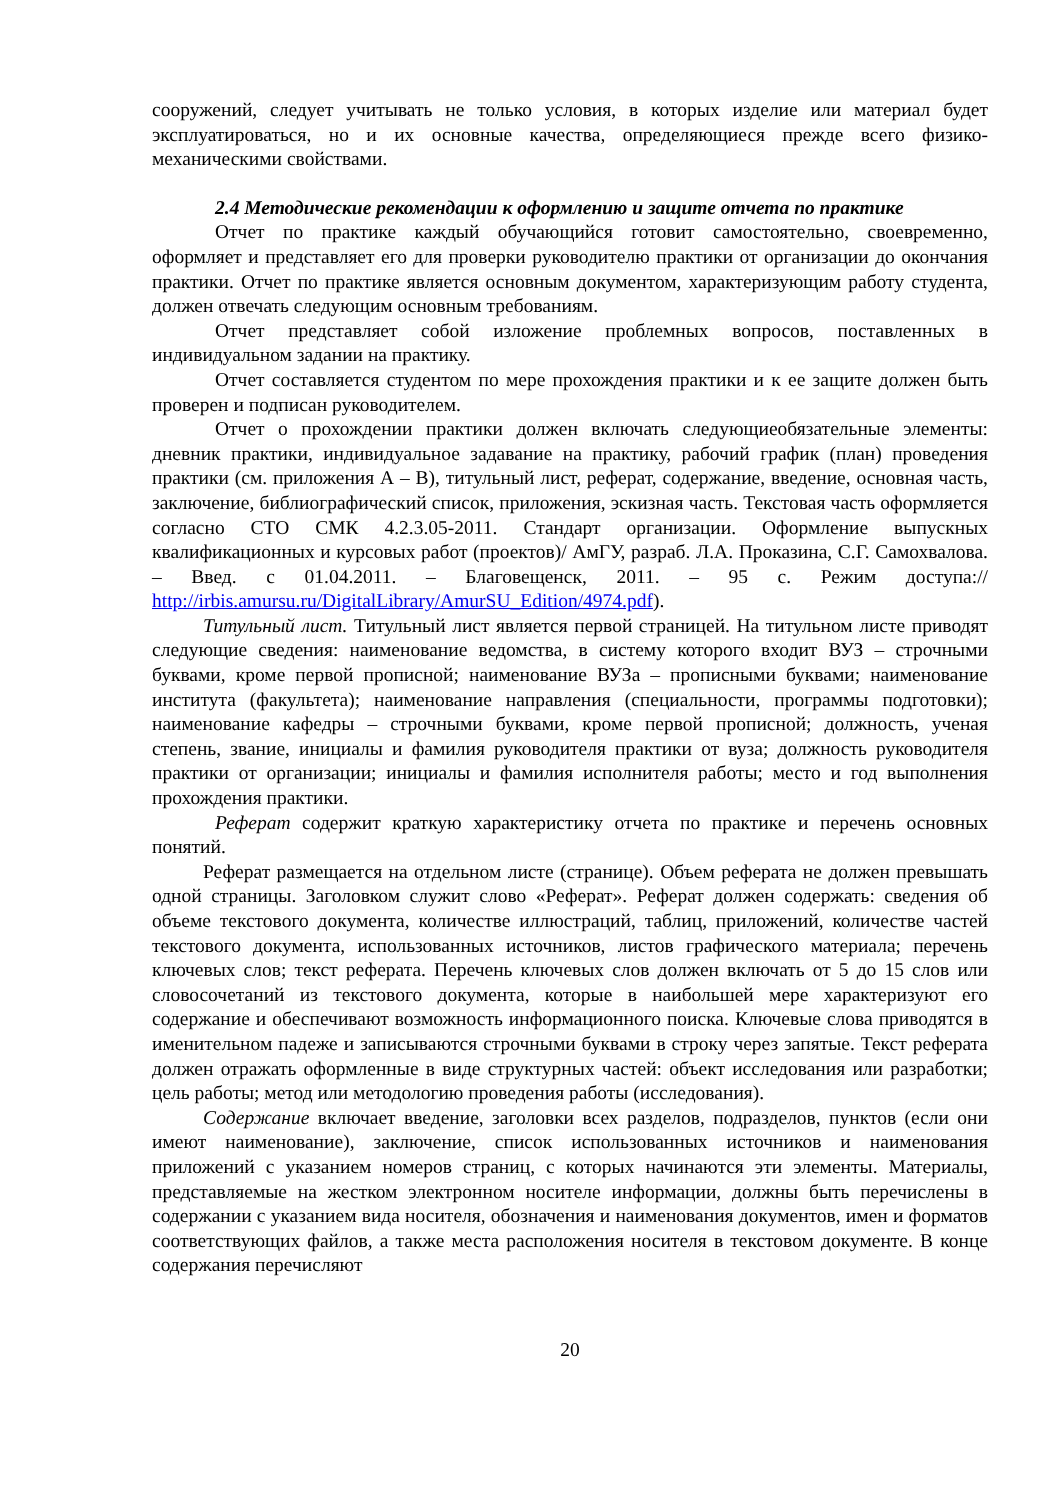сооружений, следует учитывать не только условия, в которых изделие или материал будет эксплуатироваться, но и их основные качества, определяющиеся прежде всего физико-механическими свойствами.
2.4 Методические рекомендации к оформлению и защите отчета по практике
Отчет по практике каждый обучающийся готовит самостоятельно, своевременно, оформляет и представляет его для проверки руководителю практики от организации до окончания практики. Отчет по практике является основным документом, характеризующим работу студента, должен отвечать следующим основным требованиям.
Отчет представляет собой изложение проблемных вопросов, поставленных в индивидуальном задании на практику.
Отчет составляется студентом по мере прохождения практики и к ее защите должен быть проверен и подписан руководителем.
Отчет о прохождении практики должен включать следующиеобязательные элементы: дневник практики, индивидуальное задавание на практику, рабочий график (план) проведения практики (см. приложения А – В), титульный лист, реферат, содержание, введение, основная часть, заключение, библиографический список, приложения, эскизная часть. Текстовая часть оформляется согласно СТО СМК 4.2.3.05-2011. Стандарт организации. Оформление выпускных квалификационных и курсовых работ (проектов)/ АмГУ, разраб. Л.А. Проказина, С.Г. Самохвалова. – Введ. с 01.04.2011. – Благовещенск, 2011. – 95 с. Режим доступа:// http://irbis.amursu.ru/DigitalLibrary/AmurSU_Edition/4974.pdf).
Титульный лист. Титульный лист является первой страницей. На титульном листе приводят следующие сведения: наименование ведомства, в систему которого входит ВУЗ – строчными буквами, кроме первой прописной; наименование ВУЗа – прописными буквами; наименование института (факультета); наименование направления (специальности, программы подготовки); наименование кафедры – строчными буквами, кроме первой прописной; должность, ученая степень, звание, инициалы и фамилия руководителя практики от вуза; должность руководителя практики от организации; инициалы и фамилия исполнителя работы; место и год выполнения прохождения практики.
Реферат содержит краткую характеристику отчета по практике и перечень основных понятий.
Реферат размещается на отдельном листе (странице). Объем реферата не должен превышать одной страницы. Заголовком служит слово «Реферат». Реферат должен содержать: сведения об объеме текстового документа, количестве иллюстраций, таблиц, приложений, количестве частей текстового документа, использованных источников, листов графического материала; перечень ключевых слов; текст реферата. Перечень ключевых слов должен включать от 5 до 15 слов или словосочетаний из текстового документа, которые в наибольшей мере характеризуют его содержание и обеспечивают возможность информационного поиска. Ключевые слова приводятся в именительном падеже и записываются строчными буквами в строку через запятые. Текст реферата должен отражать оформленные в виде структурных частей: объект исследования или разработки; цель работы; метод или методологию проведения работы (исследования).
Содержание включает введение, заголовки всех разделов, подразделов, пунктов (если они имеют наименование), заключение, список использованных источников и наименования приложений с указанием номеров страниц, с которых начинаются эти элементы. Материалы, представляемые на жестком электронном носителе информации, должны быть перечислены в содержании с указанием вида носителя, обозначения и наименования документов, имен и форматов соответствующих файлов, а также места расположения носителя в текстовом документе. В конце содержания перечисляют
20